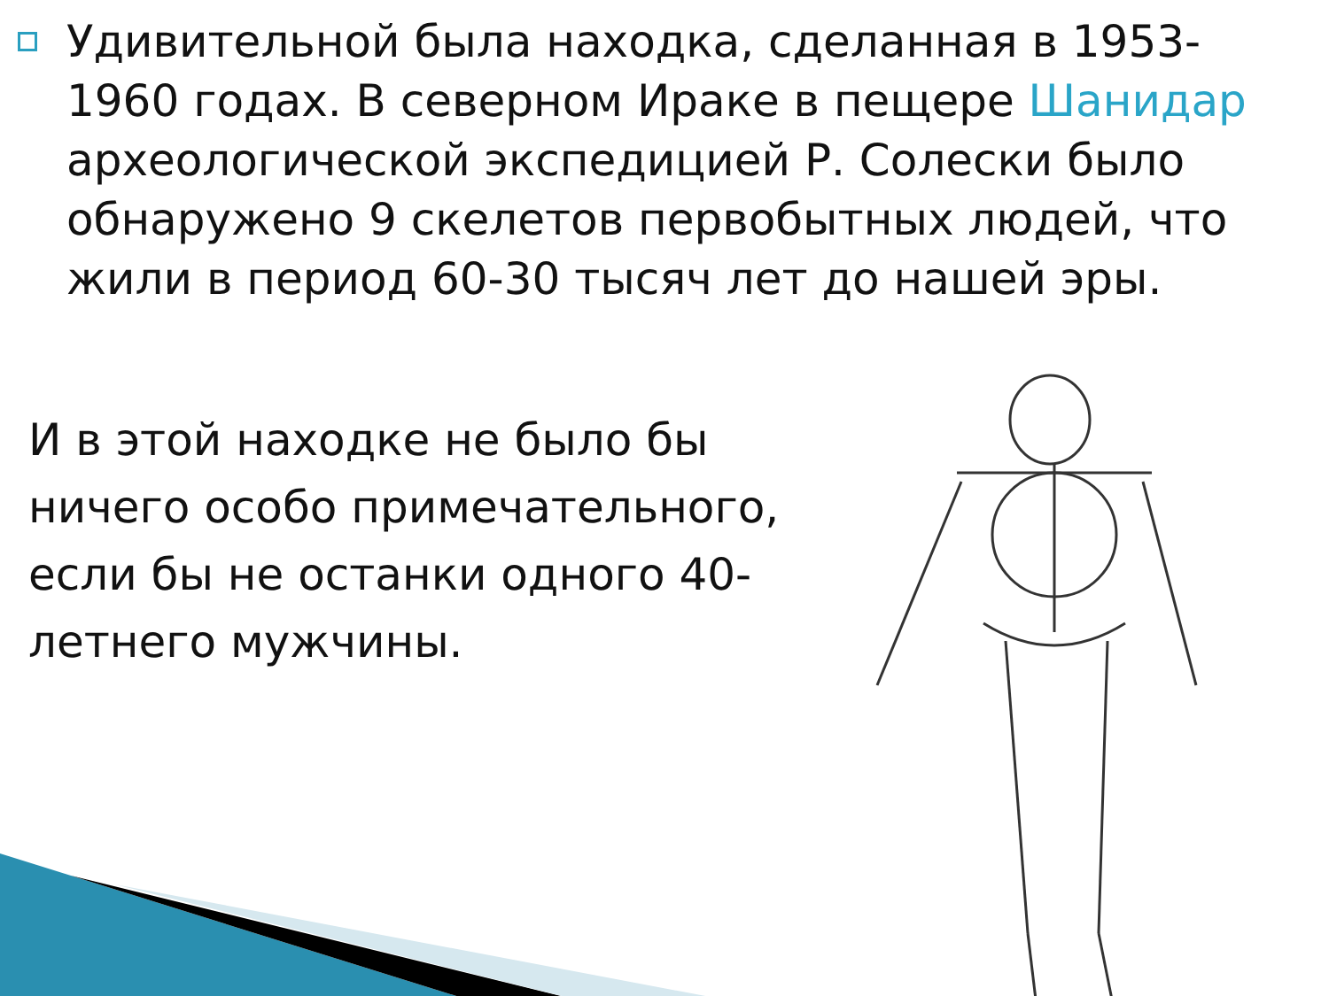Удивительной была находка, сделанная в 1953-1960 годах. В северном Ираке в пещере Шанидар археологической экспедицией Р. Солески было обнаружено 9 скелетов первобытных людей, что жили в период 60-30 тысяч лет до нашей эры.
И в этой находке не было бы ничего особо примечательного, если бы не останки одного 40-летнего мужчины.